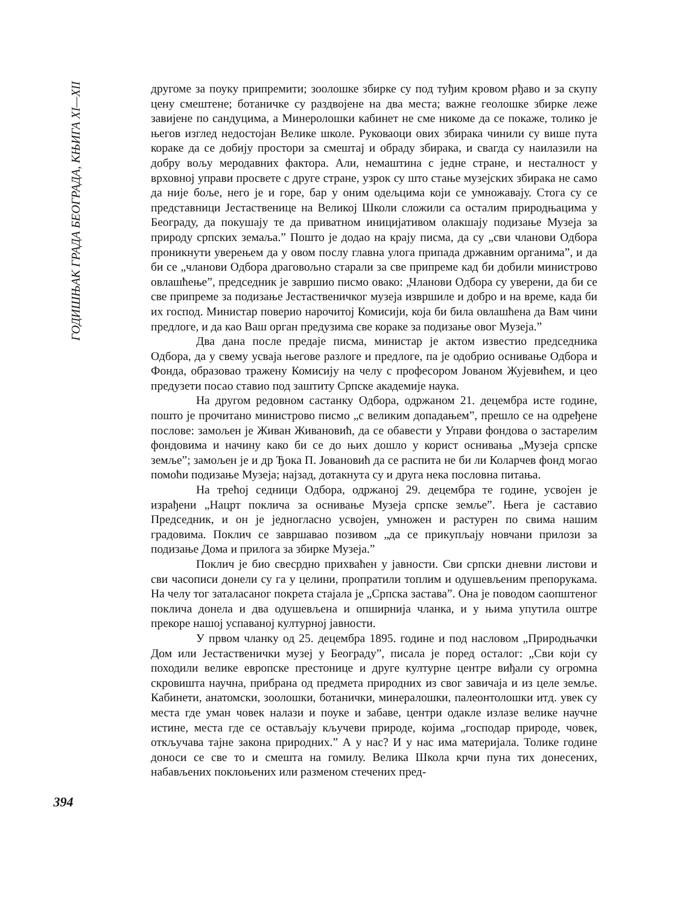ГОДИШЊАК ГРАДА БЕОГРАДА, КЊИГА XI—XII
394
другоме за поуку припремити; зоолошке збирке су под туђим кровом рђаво и за скупу цену смештене; ботаничке су раздвојене на два места; важне геолошке збирке леже завијене по сандуцима, а Минеролошки кабинет не сме никоме да се покаже, толико је његов изглед недостојан Велике школе. Руковаоци ових збирака чинили су више пута кораке да се добију простори за смештај и обраду збирака, и свагда су наилазили на добру вољу меродавних фактора. Али, немаштина с једне стране, и несталност у врховној управи просвете с друге стране, узрок су што стање музејских збирака не само да није боље, него је и горе, бар у оним одељцима који се умножавају. Стога су се представници Јестаственице на Великој Школи сложили са осталим природњацима у Београду, да покушају те да приватном иницијативом олакшају подизање Музеја за природу српских земаља.” Пошто је додао на крају писма, да су „сви чланови Одбора проникнути уверењем да у овом послу главна улога припада државним органима”, и да би се „чланови Одбора драговољно старали за све припреме кад би добили министрово овлашћење”, председник је завршио писмо овако: „Чланови Одбора су уверени, да би се све припреме за подизање Јестаственичког музеја извршиле и добро и на време, када би их господ. Министар поверио нарочитој Комисији, која би била овлашћена да Вам чини предлоге, и да као Ваш орган предузима све кораке за подизање овог Музеја.”
Два дана после предаје писма, министар је актом известио председника Одбора, да у свему усваја његове разлоге и предлоге, па је одобрио оснивање Одбора и Фонда, образовао тражену Комисију на челу с професором Јованом Жујевићем, и цео предузети посао ставио под заштиту Српске академије наука.
На другом редовном састанку Одбора, одржаном 21. децембра исте године, пошто је прочитано министрово писмо „с великим допадањем”, прешло се на одређене послове: замољен је Живан Живановић, да се обавести у Управи фондова о застарелим фондовима и начину како би се до њих дошло у корист оснивања „Музеја српске земље”; замољен је и др Ђока П. Јовановић да се распита не би ли Коларчев фонд могао помоћи подизање Музеја; најзад, дотакнута су и друга нека пословна питања.
На трећој седници Одбора, одржаној 29. децембра те године, усвојен је израђени „Нацрт поклича за оснивање Музеја српске земље”. Њега је саставио Председник, и он је једногласно усвојен, умножен и растурен по свима нашим градовима. Поклич се завршавао позивом „да се прикупљају новчани прилози за подизање Дома и прилога за збирке Музеја.”
Поклич је био свесрдно прихваћен у јавности. Сви српски дневни листови и сви часописи донели су га у целини, пропратили топлим и одушевљеним препорукама. На челу тог заталасаног покрета стајала је „Српска застава”. Она је поводом саопштеног поклича донела и два одушевљена и опширнија чланка, и у њима упутила оштре прекоре нашој успаваној културној јавности.
У првом чланку од 25. децембра 1895. године и под насловом „Природњачки Дом или Јестаственички музеј у Београду”, писала је поред осталог: „Сви који су походили велике европске престонице и друге културне центре виђали су огромна скровишта научна, прибрана од предмета природних из свог завичаја и из целе земље. Кабинети, анатомски, зоолошки, ботанички, минералошки, палеонтолошки итд. увек су места где уман човек налази и поуке и забаве, центри одакле излазе велике научне истине, места где се остављају кључеви природе, којима „господар природе, човек, откључава тајне закона природних.” А у нас? И у нас има материјала. Толике године доноси се све то и смешта на гомилу. Велика Школа крчи пуна тих донесених, набављених поклоњених или разменом стечених пред-